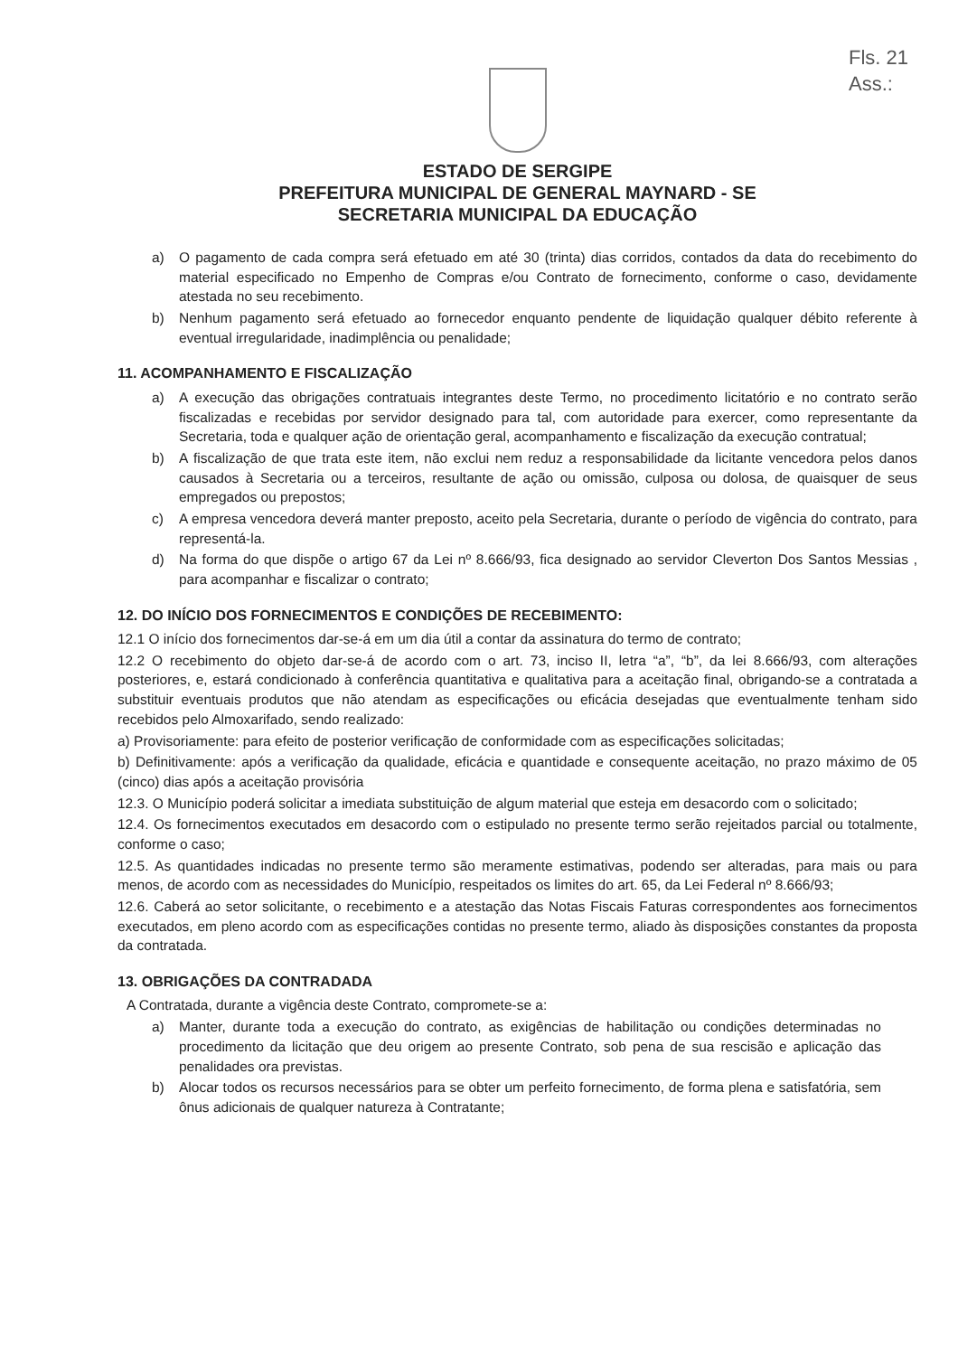Fls. 21
Ass.:
ESTADO DE SERGIPE
PREFEITURA MUNICIPAL DE GENERAL MAYNARD - SE
SECRETARIA MUNICIPAL DA EDUCAÇÃO
a) O pagamento de cada compra será efetuado em até 30 (trinta) dias corridos, contados da data do recebimento do material especificado no Empenho de Compras e/ou Contrato de fornecimento, conforme o caso, devidamente atestada no seu recebimento.
b) Nenhum pagamento será efetuado ao fornecedor enquanto pendente de liquidação qualquer débito referente à eventual irregularidade, inadimplência ou penalidade;
11. ACOMPANHAMENTO E FISCALIZAÇÃO
a) A execução das obrigações contratuais integrantes deste Termo, no procedimento licitatório e no contrato serão fiscalizadas e recebidas por servidor designado para tal, com autoridade para exercer, como representante da Secretaria, toda e qualquer ação de orientação geral, acompanhamento e fiscalização da execução contratual;
b) A fiscalização de que trata este item, não exclui nem reduz a responsabilidade da licitante vencedora pelos danos causados à Secretaria ou a terceiros, resultante de ação ou omissão, culposa ou dolosa, de quaisquer de seus empregados ou prepostos;
c) A empresa vencedora deverá manter preposto, aceito pela Secretaria, durante o período de vigência do contrato, para representá-la.
d) Na forma do que dispõe o artigo 67 da Lei nº 8.666/93, fica designado ao servidor Cleverton Dos Santos Messias , para acompanhar e fiscalizar o contrato;
12. DO INÍCIO DOS FORNECIMENTOS E CONDIÇÕES DE RECEBIMENTO:
12.1 O início dos fornecimentos dar-se-á em um dia útil a contar da assinatura do termo de contrato;
12.2 O recebimento do objeto dar-se-á de acordo com o art. 73, inciso II, letra “a”, “b”, da lei 8.666/93, com alterações posteriores, e, estará condicionado à conferência quantitativa e qualitativa para a aceitação final, obrigando-se a contratada a substituir eventuais produtos que não atendam as especificações ou eficácia desejadas que eventualmente tenham sido recebidos pelo Almoxarifado, sendo realizado:
a) Provisoriamente: para efeito de posterior verificação de conformidade com as especificações solicitadas;
b) Definitivamente: após a verificação da qualidade, eficácia e quantidade e consequente aceitação, no prazo máximo de 05 (cinco) dias após a aceitação provisória
12.3. O Município poderá solicitar a imediata substituição de algum material que esteja em desacordo com o solicitado;
12.4. Os fornecimentos executados em desacordo com o estipulado no presente termo serão rejeitados parcial ou totalmente, conforme o caso;
12.5. As quantidades indicadas no presente termo são meramente estimativas, podendo ser alteradas, para mais ou para menos, de acordo com as necessidades do Município, respeitados os limites do art. 65, da Lei Federal nº 8.666/93;
12.6. Caberá ao setor solicitante, o recebimento e a atestação das Notas Fiscais Faturas correspondentes aos fornecimentos executados, em pleno acordo com as especificações contidas no presente termo, aliado às disposições constantes da proposta da contratada.
13. OBRIGAÇÕES DA CONTRADADA
A Contratada, durante a vigência deste Contrato, compromete-se a:
a) Manter, durante toda a execução do contrato, as exigências de habilitação ou condições determinadas no procedimento da licitação que deu origem ao presente Contrato, sob pena de sua rescisão e aplicação das penalidades ora previstas.
b) Alocar todos os recursos necessários para se obter um perfeito fornecimento, de forma plena e satisfatória, sem ônus adicionais de qualquer natureza à Contratante;